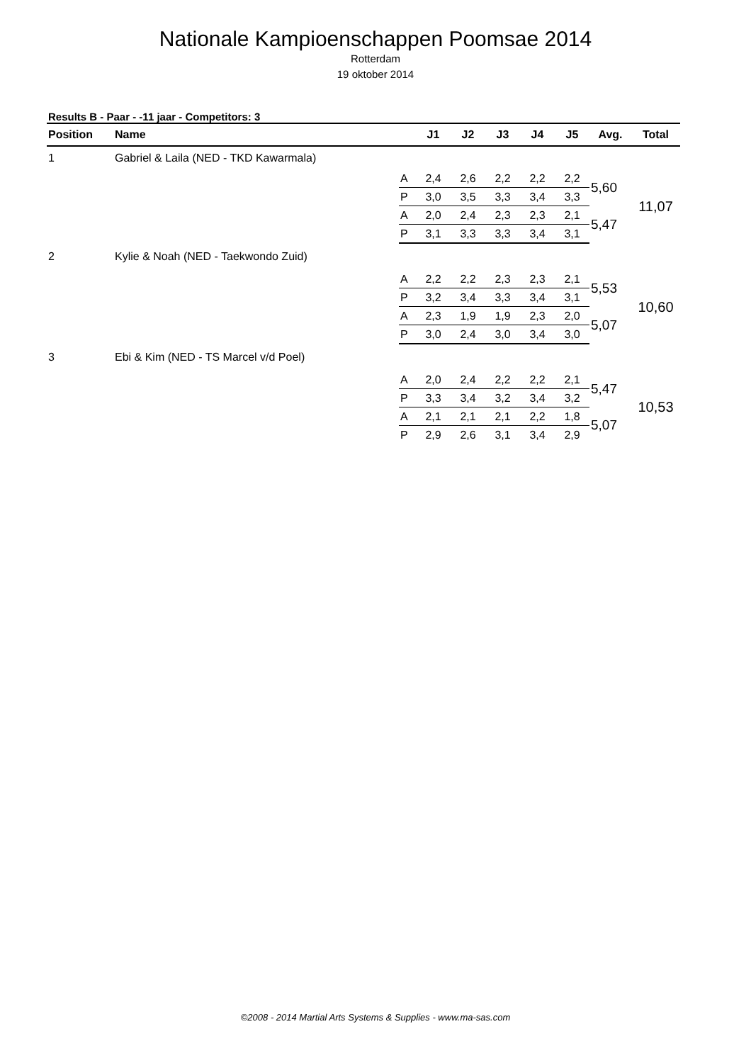Nationale Kampioenschappen Poomsae 2014
Rotterdam
19 oktober 2014
Results B - Paar - -11 jaar - Competitors: 3
| Position | Name | | J1 | J2 | J3 | J4 | J5 | Avg. | Total |
| --- | --- | --- | --- | --- | --- | --- | --- | --- | --- |
| 1 | Gabriel & Laila (NED - TKD Kawarmala) | | | | | | | | |
| | | A | 2,4 | 2,6 | 2,2 | 2,2 | 2,2 | 5,60 | 11,07 |
| | | P | 3,0 | 3,5 | 3,3 | 3,4 | 3,3 | | |
| | | A | 2,0 | 2,4 | 2,3 | 2,3 | 2,1 | 5,47 | |
| | | P | 3,1 | 3,3 | 3,3 | 3,4 | 3,1 | | |
| 2 | Kylie & Noah (NED - Taekwondo Zuid) | | | | | | | | |
| | | A | 2,2 | 2,2 | 2,3 | 2,3 | 2,1 | 5,53 | 10,60 |
| | | P | 3,2 | 3,4 | 3,3 | 3,4 | 3,1 | | |
| | | A | 2,3 | 1,9 | 1,9 | 2,3 | 2,0 | 5,07 | |
| | | P | 3,0 | 2,4 | 3,0 | 3,4 | 3,0 | | |
| 3 | Ebi & Kim (NED - TS Marcel v/d Poel) | | | | | | | | |
| | | A | 2,0 | 2,4 | 2,2 | 2,2 | 2,1 | 5,47 | 10,53 |
| | | P | 3,3 | 3,4 | 3,2 | 3,4 | 3,2 | | |
| | | A | 2,1 | 2,1 | 2,1 | 2,2 | 1,8 | 5,07 | |
| | | P | 2,9 | 2,6 | 3,1 | 3,4 | 2,9 | | |
©2008 - 2014 Martial Arts Systems & Supplies - www.ma-sas.com